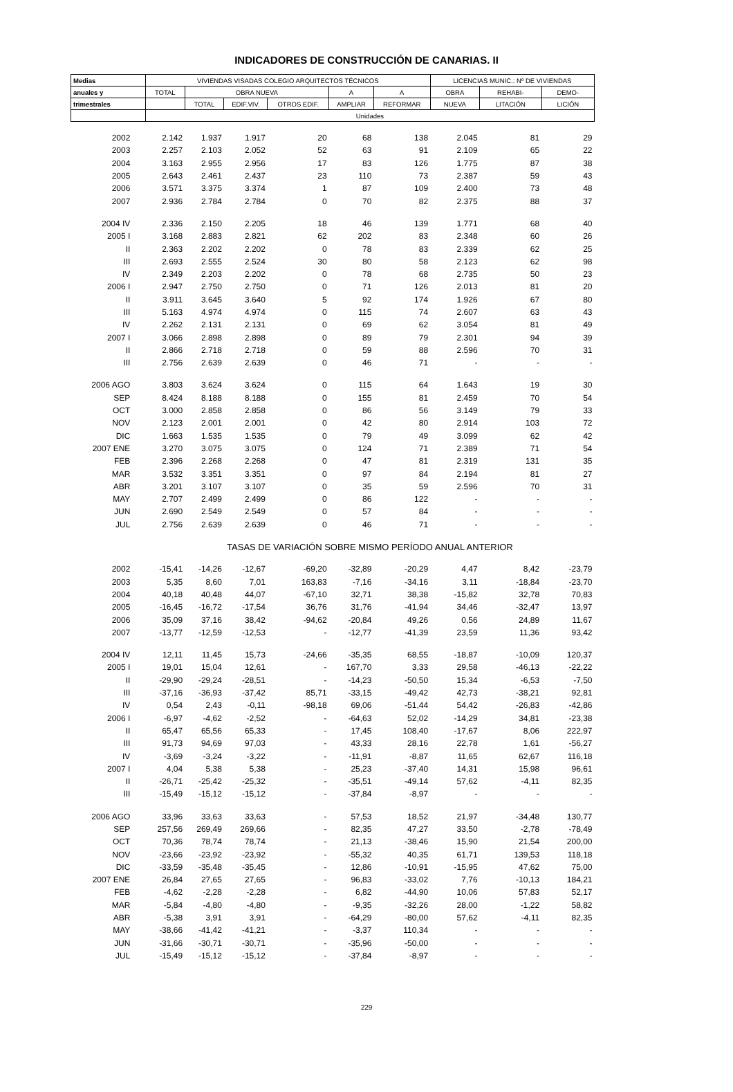INDICADORES DE CONSTRUCCIÓN DE CANARIAS. II
| Medias | VIVIENDAS VISADAS COLEGIO ARQUITECTOS TÉCNICOS | | | | | | LICENCIAS MUNIC.: Nº DE VIVIENDAS | | |
| --- | --- | --- | --- | --- | --- | --- | --- | --- | --- |
| anuales y | TOTAL | OBRA NUEVA | | | A | A | OBRA | REHABI- | DEMO- |
| trimestrales | | TOTAL | EDIF.VIV. | OTROS EDIF. | AMPLIAR | REFORMAR | NUEVA | LITACIÓN | LICIÓN |
| | Unidades | | | | | | | | |
| 2002 | 2.142 | 1.937 | 1.917 | 20 | 68 | 138 | 2.045 | 81 | 29 |
| 2003 | 2.257 | 2.103 | 2.052 | 52 | 63 | 91 | 2.109 | 65 | 22 |
| 2004 | 3.163 | 2.955 | 2.956 | 17 | 83 | 126 | 1.775 | 87 | 38 |
| 2005 | 2.643 | 2.461 | 2.437 | 23 | 110 | 73 | 2.387 | 59 | 43 |
| 2006 | 3.571 | 3.375 | 3.374 | 1 | 87 | 109 | 2.400 | 73 | 48 |
| 2007 | 2.936 | 2.784 | 2.784 | 0 | 70 | 82 | 2.375 | 88 | 37 |
| 2004 IV | 2.336 | 2.150 | 2.205 | 18 | 46 | 139 | 1.771 | 68 | 40 |
| 2005 I | 3.168 | 2.883 | 2.821 | 62 | 202 | 83 | 2.348 | 60 | 26 |
| II | 2.363 | 2.202 | 2.202 | 0 | 78 | 83 | 2.339 | 62 | 25 |
| III | 2.693 | 2.555 | 2.524 | 30 | 80 | 58 | 2.123 | 62 | 98 |
| IV | 2.349 | 2.203 | 2.202 | 0 | 78 | 68 | 2.735 | 50 | 23 |
| 2006 I | 2.947 | 2.750 | 2.750 | 0 | 71 | 126 | 2.013 | 81 | 20 |
| II | 3.911 | 3.645 | 3.640 | 5 | 92 | 174 | 1.926 | 67 | 80 |
| III | 5.163 | 4.974 | 4.974 | 0 | 115 | 74 | 2.607 | 63 | 43 |
| IV | 2.262 | 2.131 | 2.131 | 0 | 69 | 62 | 3.054 | 81 | 49 |
| 2007 I | 3.066 | 2.898 | 2.898 | 0 | 89 | 79 | 2.301 | 94 | 39 |
| II | 2.866 | 2.718 | 2.718 | 0 | 59 | 88 | 2.596 | 70 | 31 |
| III | 2.756 | 2.639 | 2.639 | 0 | 46 | 71 | - | - | - |
| 2006 AGO | 3.803 | 3.624 | 3.624 | 0 | 115 | 64 | 1.643 | 19 | 30 |
| SEP | 8.424 | 8.188 | 8.188 | 0 | 155 | 81 | 2.459 | 70 | 54 |
| OCT | 3.000 | 2.858 | 2.858 | 0 | 86 | 56 | 3.149 | 79 | 33 |
| NOV | 2.123 | 2.001 | 2.001 | 0 | 42 | 80 | 2.914 | 103 | 72 |
| DIC | 1.663 | 1.535 | 1.535 | 0 | 79 | 49 | 3.099 | 62 | 42 |
| 2007 ENE | 3.270 | 3.075 | 3.075 | 0 | 124 | 71 | 2.389 | 71 | 54 |
| FEB | 2.396 | 2.268 | 2.268 | 0 | 47 | 81 | 2.319 | 131 | 35 |
| MAR | 3.532 | 3.351 | 3.351 | 0 | 97 | 84 | 2.194 | 81 | 27 |
| ABR | 3.201 | 3.107 | 3.107 | 0 | 35 | 59 | 2.596 | 70 | 31 |
| MAY | 2.707 | 2.499 | 2.499 | 0 | 86 | 122 | - | - | - |
| JUN | 2.690 | 2.549 | 2.549 | 0 | 57 | 84 | - | - | - |
| JUL | 2.756 | 2.639 | 2.639 | 0 | 46 | 71 | - | - | - |
| | TASAS DE VARIACIÓN SOBRE MISMO PERÍODO ANUAL ANTERIOR | | | | | | | | |
| 2002 | -15,41 | -14,26 | -12,67 | -69,20 | -32,89 | -20,29 | 4,47 | 8,42 | -23,79 |
| 2003 | 5,35 | 8,60 | 7,01 | 163,83 | -7,16 | -34,16 | 3,11 | -18,84 | -23,70 |
| 2004 | 40,18 | 40,48 | 44,07 | -67,10 | 32,71 | 38,38 | -15,82 | 32,78 | 70,83 |
| 2005 | -16,45 | -16,72 | -17,54 | 36,76 | 31,76 | -41,94 | 34,46 | -32,47 | 13,97 |
| 2006 | 35,09 | 37,16 | 38,42 | -94,62 | -20,84 | 49,26 | 0,56 | 24,89 | 11,67 |
| 2007 | -13,77 | -12,59 | -12,53 | - | -12,77 | -41,39 | 23,59 | 11,36 | 93,42 |
| 2004 IV | 12,11 | 11,45 | 15,73 | -24,66 | -35,35 | 68,55 | -18,87 | -10,09 | 120,37 |
| 2005 I | 19,01 | 15,04 | 12,61 | - | 167,70 | 3,33 | 29,58 | -46,13 | -22,22 |
| II | -29,90 | -29,24 | -28,51 | - | -14,23 | -50,50 | 15,34 | -6,53 | -7,50 |
| III | -37,16 | -36,93 | -37,42 | 85,71 | -33,15 | -49,42 | 42,73 | -38,21 | 92,81 |
| IV | 0,54 | 2,43 | -0,11 | -98,18 | 69,06 | -51,44 | 54,42 | -26,83 | -42,86 |
| 2006 I | -6,97 | -4,62 | -2,52 | - | -64,63 | 52,02 | -14,29 | 34,81 | -23,38 |
| II | 65,47 | 65,56 | 65,33 | - | 17,45 | 108,40 | -17,67 | 8,06 | 222,97 |
| III | 91,73 | 94,69 | 97,03 | - | 43,33 | 28,16 | 22,78 | 1,61 | -56,27 |
| IV | -3,69 | -3,24 | -3,22 | - | -11,91 | -8,87 | 11,65 | 62,67 | 116,18 |
| 2007 I | 4,04 | 5,38 | 5,38 | - | 25,23 | -37,40 | 14,31 | 15,98 | 96,61 |
| II | -26,71 | -25,42 | -25,32 | - | -35,51 | -49,14 | 57,62 | -4,11 | 82,35 |
| III | -15,49 | -15,12 | -15,12 | - | -37,84 | -8,97 | - | - | - |
| 2006 AGO | 33,96 | 33,63 | 33,63 | - | 57,53 | 18,52 | 21,97 | -34,48 | 130,77 |
| SEP | 257,56 | 269,49 | 269,66 | - | 82,35 | 47,27 | 33,50 | -2,78 | -78,49 |
| OCT | 70,36 | 78,74 | 78,74 | - | 21,13 | -38,46 | 15,90 | 21,54 | 200,00 |
| NOV | -23,66 | -23,92 | -23,92 | - | -55,32 | 40,35 | 61,71 | 139,53 | 118,18 |
| DIC | -33,59 | -35,48 | -35,45 | - | 12,86 | -10,91 | -15,95 | 47,62 | 75,00 |
| 2007 ENE | 26,84 | 27,65 | 27,65 | - | 96,83 | -33,02 | 7,76 | -10,13 | 184,21 |
| FEB | -4,62 | -2,28 | -2,28 | - | 6,82 | -44,90 | 10,06 | 57,83 | 52,17 |
| MAR | -5,84 | -4,80 | -4,80 | - | -9,35 | -32,26 | 28,00 | -1,22 | 58,82 |
| ABR | -5,38 | 3,91 | 3,91 | - | -64,29 | -80,00 | 57,62 | -4,11 | 82,35 |
| MAY | -38,66 | -41,42 | -41,21 | - | -3,37 | 110,34 | - | - | - |
| JUN | -31,66 | -30,71 | -30,71 | - | -35,96 | -50,00 | - | - | - |
| JUL | -15,49 | -15,12 | -15,12 | - | -37,84 | -8,97 | - | - | - |
229